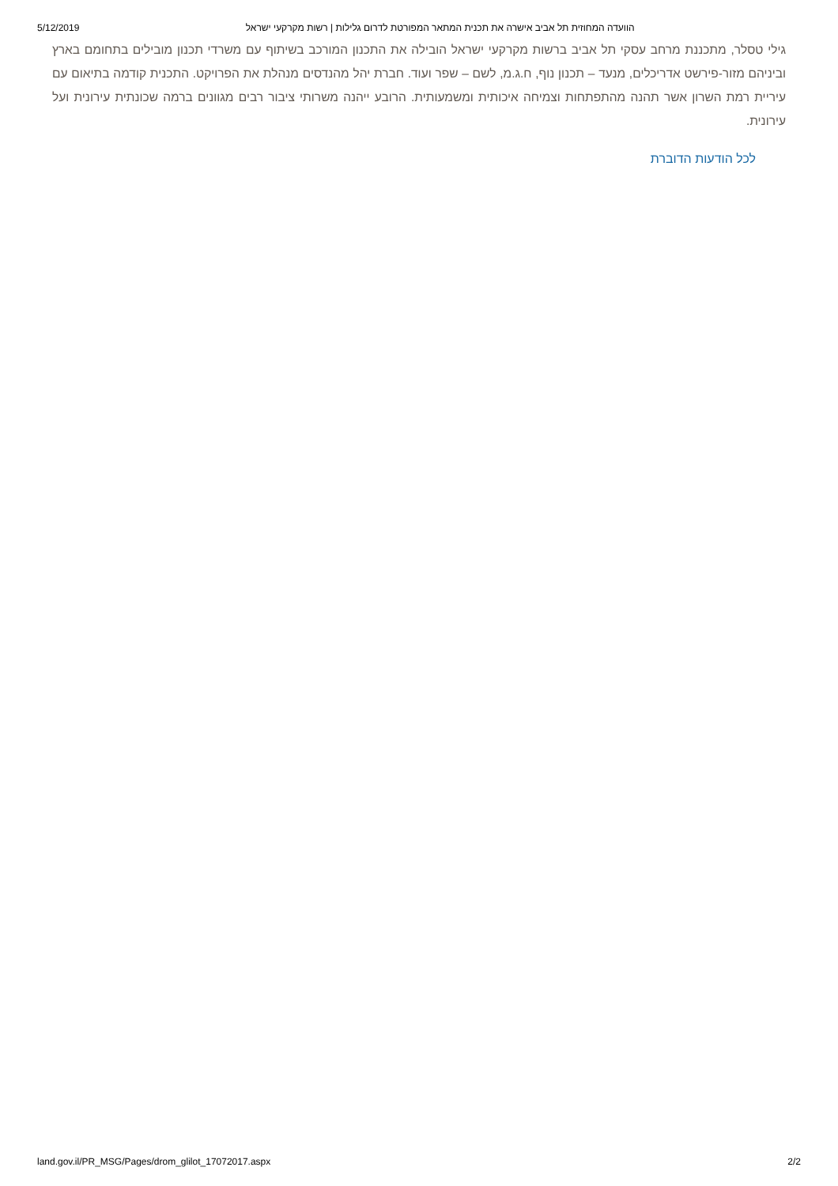5/12/2019 הוועדה המחוזית תל אביב אישרה את תכנית המתאר המפורטת לדרום גלילות | רשות מקרקעי ישראל
גילי טסלר, מתכננת מרחב עסקי תל אביב ברשות מקרקעי ישראל הובילה את התכנון המורכב בשיתוף עם משרדי תכנון מובילים בתחומם בארץ וביניהם מזור-פירשט אדריכלים, מנעד – תכנון נוף, ח.ג.מ, לשם – שפר ועוד. חברת יהל מהנדסים מנהלת את הפרויקט. התכנית קודמה בתיאום עם עיריית רמת השרון אשר תהנה מהתפתחות וצמיחה איכותית ומשמעותית. הרובע ייהנה משרותי ציבור רבים מגוונים ברמה שכונתית עירונית ועל עירונית.
לכל הודעות הדוברת
land.gov.il/PR_MSG/Pages/drom_glilot_17072017.aspx 2/2